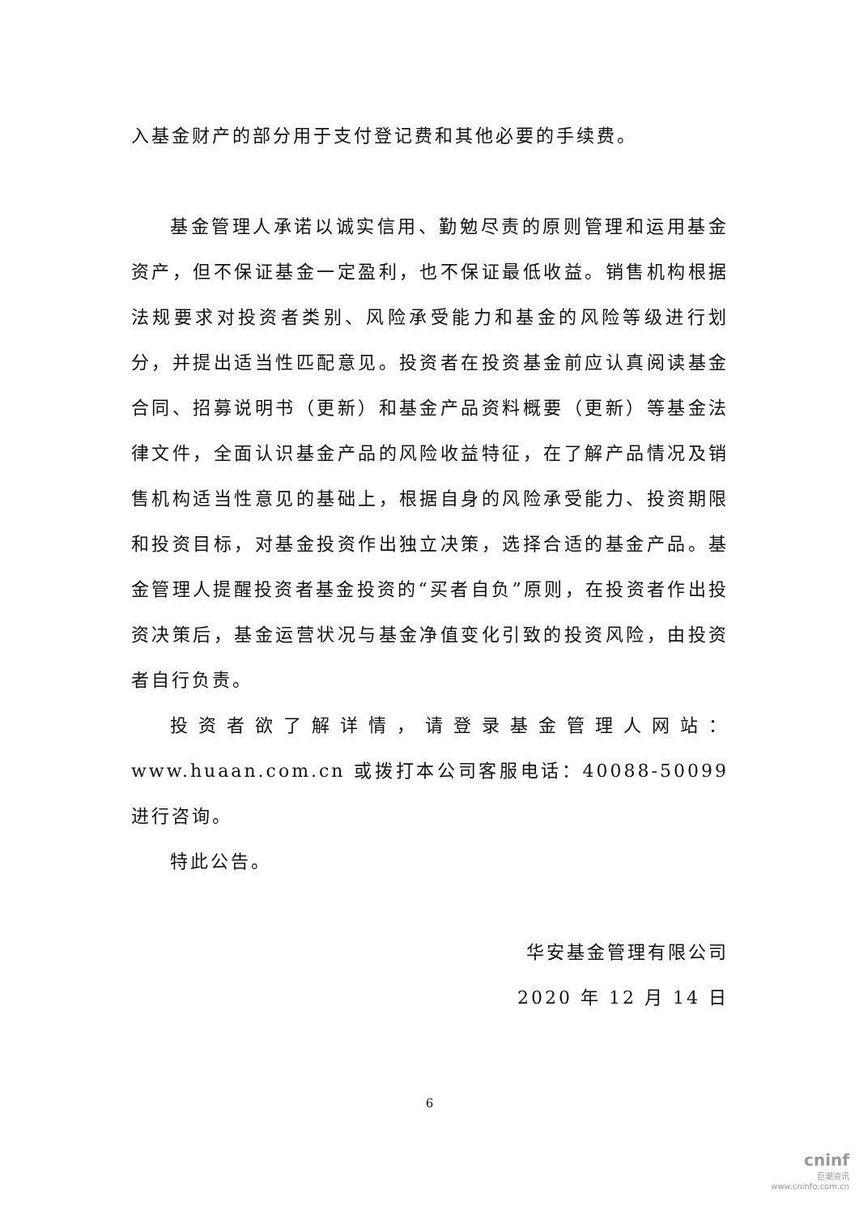入基金财产的部分用于支付登记费和其他必要的手续费。
基金管理人承诺以诚实信用、勤勉尽责的原则管理和运用基金资产，但不保证基金一定盈利，也不保证最低收益。销售机构根据法规要求对投资者类别、风险承受能力和基金的风险等级进行划分，并提出适当性匹配意见。投资者在投资基金前应认真阅读基金合同、招募说明书（更新）和基金产品资料概要（更新）等基金法律文件，全面认识基金产品的风险收益特征，在了解产品情况及销售机构适当性意见的基础上，根据自身的风险承受能力、投资期限和投资目标，对基金投资作出独立决策，选择合适的基金产品。基金管理人提醒投资者基金投资的“买者自负”原则，在投资者作出投资决策后，基金运营状况与基金净值变化引致的投资风险，由投资者自行负责。
投资者欲了解详情，请登录基金管理人网站：www.huaan.com.cn 或拨打本公司客服电话：40088-50099 进行咨询。
特此公告。
华安基金管理有限公司
2020 年 12 月 14 日
6
cninf
巨潮资讯
www.cninfo.com.cn